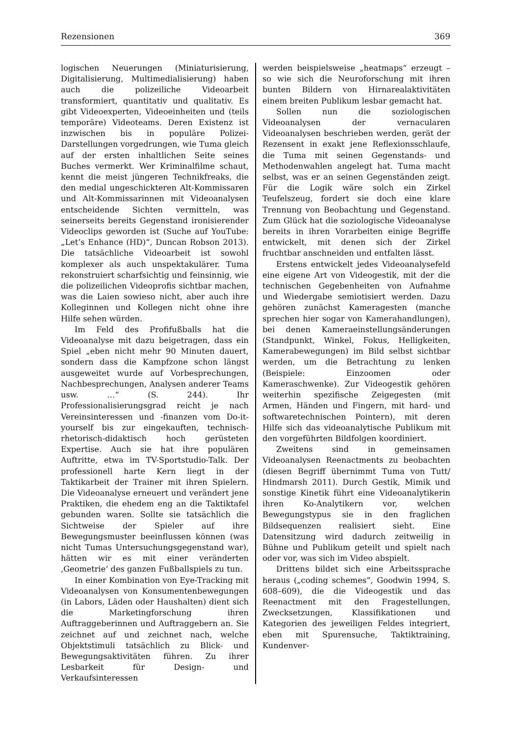Rezensionen 369
logischen Neuerungen (Miniaturisierung, Digitalisierung, Multimedialisierung) haben auch die polizeiliche Videoarbeit transformiert, quantitativ und qualitativ. Es gibt Videoexperten, Videoeinheiten und (teils temporäre) Videoteams. Deren Existenz ist inzwischen bis in populäre Polizei-Darstellungen vorgedrungen, wie Tuma gleich auf der ersten inhaltlichen Seite seines Buches vermerkt. Wer Kriminalfilme schaut, kennt die meist jüngeren Technikfreaks, die den medial ungeschickteren Alt-Kommissaren und Alt-Kommissarinnen mit Videoanalysen entscheidende Sichten vermitteln, was seinerseits bereits Gegenstand ironisierender Videoclips geworden ist (Suche auf YouTube: „Let’s Enhance (HD)“, Duncan Robson 2013). Die tatsächliche Videoarbeit ist sowohl komplexer als auch unspektakulärer. Tuma rekonstruiert scharfsichtig und feinsinnig, wie die polizeilichen Videoprofis sichtbar machen, was die Laien sowieso nicht, aber auch ihre Kolleginnen und Kollegen nicht ohne ihre Hilfe sehen würden.
Im Feld des Profifußballs hat die Videoanalyse mit dazu beigetragen, dass ein Spiel „eben nicht mehr 90 Minuten dauert, sondern dass die Kampfzone schon längst ausgeweitet wurde auf Vorbesprechungen, Nachbesprechungen, Analysen anderer Teams usw. …“ (S. 244). Ihr Professionalisierungsgrad reicht je nach Vereinsinteressen und -finanzen vom Do-it-yourself bis zur eingekauften, technisch-rhetorisch-didaktisch hoch gerüsteten Expertise. Auch sie hat ihre populären Auftritte, etwa im TV-Sportstudio-Talk. Der professionell harte Kern liegt in der Taktikarbeit der Trainer mit ihren Spielern. Die Videoanalyse erneuert und verändert jene Praktiken, die ehedem eng an die Taktiktafel gebunden waren. Sollte sie tatsächlich die Sichtweise der Spieler auf ihre Bewegungsmuster beeinflussen können (was nicht Tumas Untersuchungsgegenstand war), hätten wir es mit einer veränderten ‚Geometrie‘ des ganzen Fußballspiels zu tun.
In einer Kombination von Eye-Tracking mit Videoanalysen von Konsumentenbewegungen (in Labors, Läden oder Haushalten) dient sich die Marketingforschung ihren Auftraggeberinnen und Auftraggebern an. Sie zeichnet auf und zeichnet nach, welche Objektstimuli tatsächlich zu Blick- und Bewegungsaktivitäten führen. Zu ihrer Lesbarkeit für Design- und Verkaufsinteressen
werden beispielsweise „heatmaps“ erzeugt – so wie sich die Neuroforschung mit ihren bunten Bildern von Hirnarealaktivitäten einem breiten Publikum lesbar gemacht hat.
Sollen nun die soziologischen Videoanalysen der vernacularen Videoanalysen beschrieben werden, gerät der Rezensent in exakt jene Reflexionsschlaufe, die Tuma mit seinen Gegenstands- und Methodenwahlen angelegt hat. Tuma macht selbst, was er an seinen Gegenständen zeigt. Für die Logik wäre solch ein Zirkel Teufelszeug, fordert sie doch eine klare Trennung von Beobachtung und Gegenstand. Zum Glück hat die soziologische Videoanalyse bereits in ihren Vorarbeiten einige Begriffe entwickelt, mit denen sich der Zirkel fruchtbar anschneiden und entfalten lässt.
Erstens entwickelt jedes Videoanalysefeld eine eigene Art von Videogestik, mit der die technischen Gegebenheiten von Aufnahme und Wiedergabe semiotisiert werden. Dazu gehören zunächst Kameragesten (manche sprechen hier sogar von Kamerahandlungen), bei denen Kameraeinstellungsänderungen (Standpunkt, Winkel, Fokus, Helligkeiten, Kamerabewegungen) im Bild selbst sichtbar werden, um die Betrachtung zu lenken (Beispiele: Einzoomen oder Kameraschwenke). Zur Videogestik gehören weiterhin spezifische Zeigegesten (mit Armen, Händen und Fingern, mit hard- und softwaretechnischen Pointern), mit deren Hilfe sich das videoanalytische Publikum mit den vorgeführten Bildfolgen koordiniert.
Zweitens sind in gemeinsamen Videoanalysen Reenactments zu beobachten (diesen Begriff übernimmt Tuma von Tutt/ Hindmarsh 2011). Durch Gestik, Mimik und sonstige Kinetik führt eine Videoanalytikerin ihren Ko-Analytikern vor, welchen Bewegungstypus sie in den fraglichen Bildsequenzen realisiert sieht. Eine Datensitzung wird dadurch zeitweilig in Bühne und Publikum geteilt und spielt nach oder vor, was sich im Video abspielt.
Drittens bildet sich eine Arbeitssprache heraus („coding schemes“, Goodwin 1994, S. 608–609), die die Videogestik und das Reenactment mit den Fragestellungen, Zwecksetzungen, Klassifikationen und Kategorien des jeweiligen Feldes integriert, eben mit Spurensuche, Taktiktraining, Kundenver-